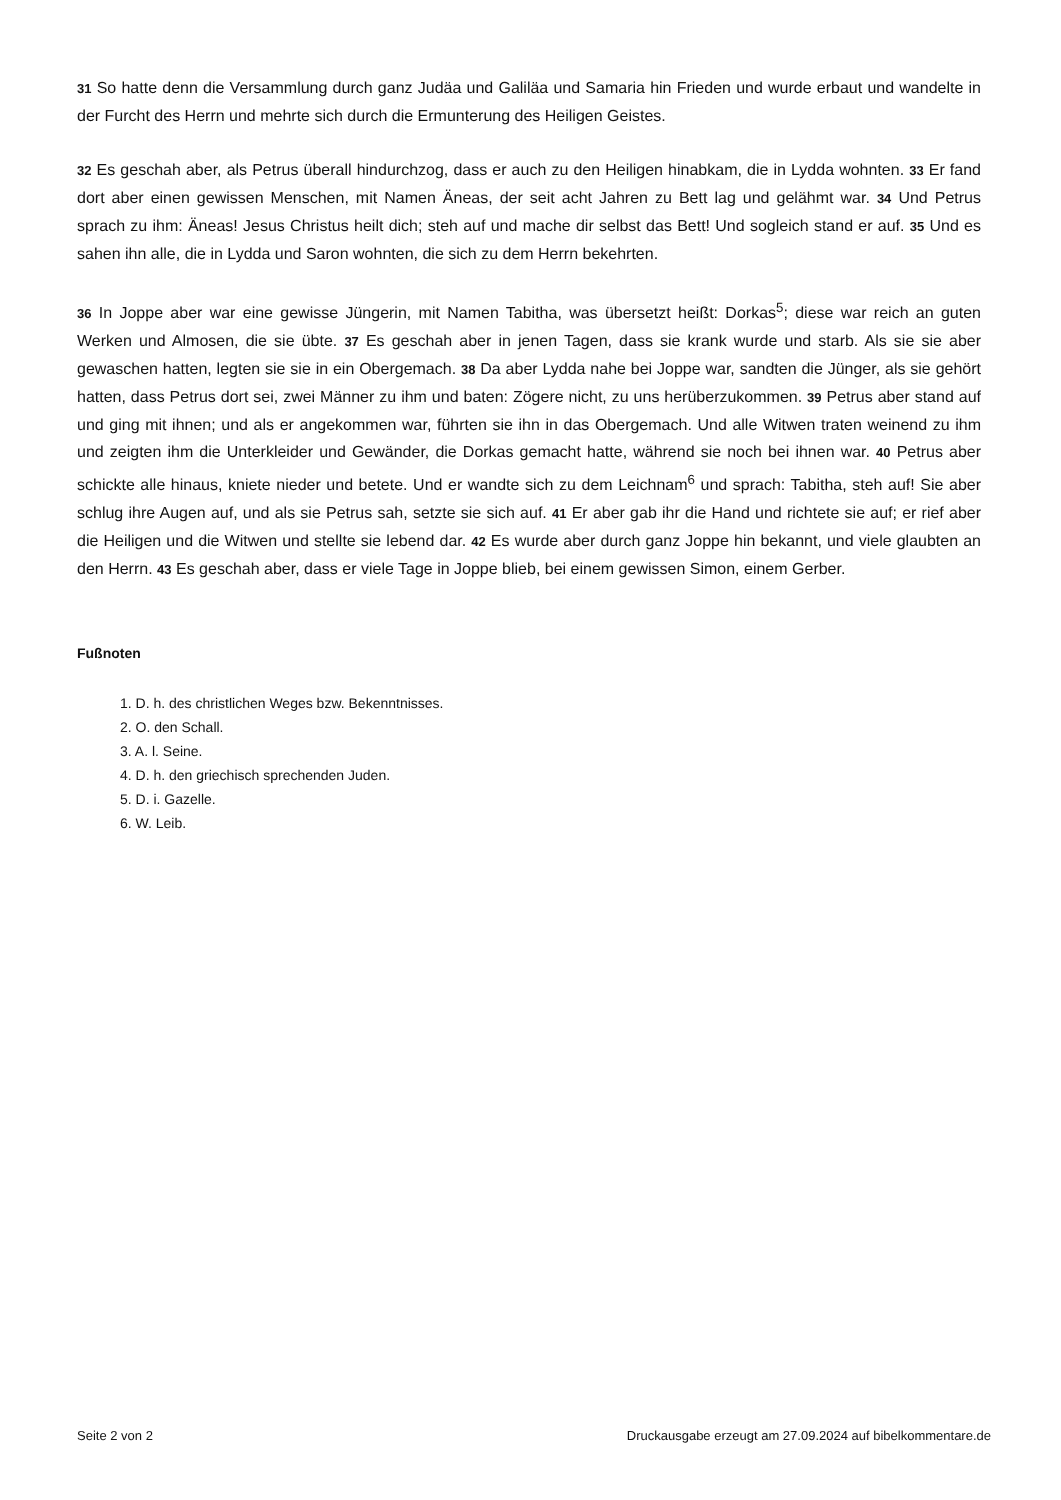31 So hatte denn die Versammlung durch ganz Judäa und Galiläa und Samaria hin Frieden und wurde erbaut und wandelte in der Furcht des Herrn und mehrte sich durch die Ermunterung des Heiligen Geistes.
32 Es geschah aber, als Petrus überall hindurchzog, dass er auch zu den Heiligen hinabkam, die in Lydda wohnten. 33 Er fand dort aber einen gewissen Menschen, mit Namen Äneas, der seit acht Jahren zu Bett lag und gelähmt war. 34 Und Petrus sprach zu ihm: Äneas! Jesus Christus heilt dich; steh auf und mache dir selbst das Bett! Und sogleich stand er auf. 35 Und es sahen ihn alle, die in Lydda und Saron wohnten, die sich zu dem Herrn bekehrten.
36 In Joppe aber war eine gewisse Jüngerin, mit Namen Tabitha, was übersetzt heißt: Dorkas<sup>5</sup>; diese war reich an guten Werken und Almosen, die sie übte. 37 Es geschah aber in jenen Tagen, dass sie krank wurde und starb. Als sie sie aber gewaschen hatten, legten sie sie in ein Obergemach. 38 Da aber Lydda nahe bei Joppe war, sandten die Jünger, als sie gehört hatten, dass Petrus dort sei, zwei Männer zu ihm und baten: Zögere nicht, zu uns herüberzukommen. 39 Petrus aber stand auf und ging mit ihnen; und als er angekommen war, führten sie ihn in das Obergemach. Und alle Witwen traten weinend zu ihm und zeigten ihm die Unterkleider und Gewänder, die Dorkas gemacht hatte, während sie noch bei ihnen war. 40 Petrus aber schickte alle hinaus, kniete nieder und betete. Und er wandte sich zu dem Leichnam<sup>6</sup> und sprach: Tabitha, steh auf! Sie aber schlug ihre Augen auf, und als sie Petrus sah, setzte sie sich auf. 41 Er aber gab ihr die Hand und richtete sie auf; er rief aber die Heiligen und die Witwen und stellte sie lebend dar. 42 Es wurde aber durch ganz Joppe hin bekannt, und viele glaubten an den Herrn. 43 Es geschah aber, dass er viele Tage in Joppe blieb, bei einem gewissen Simon, einem Gerber.
Fußnoten
1. D. h. des christlichen Weges bzw. Bekenntnisses.
2. O. den Schall.
3. A. l. Seine.
4. D. h. den griechisch sprechenden Juden.
5. D. i. Gazelle.
6. W. Leib.
Seite 2 von 2 Druckausgabe erzeugt am 27.09.2024 auf bibelkommentare.de